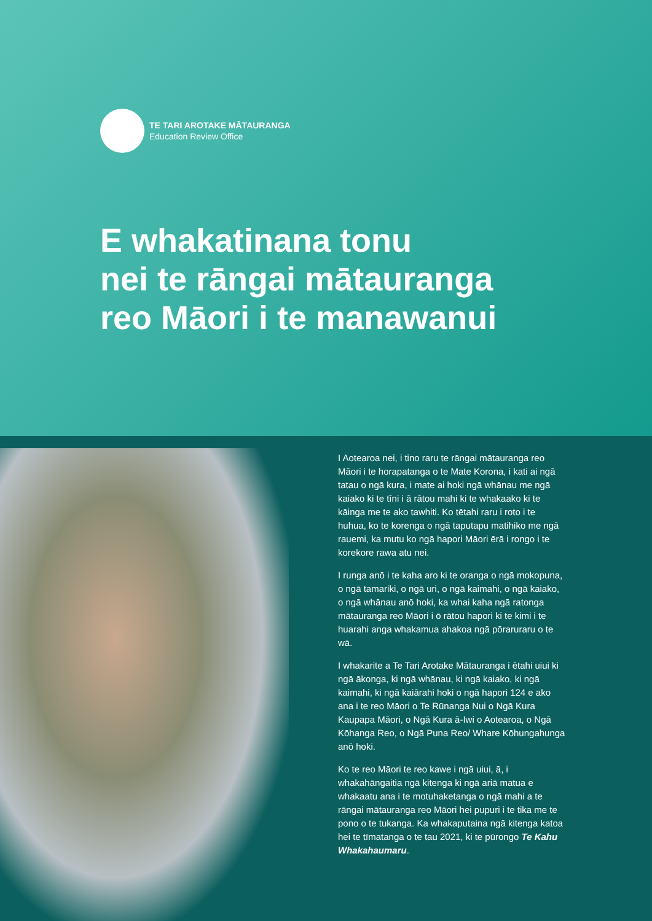TE TARI AROTAKE MĀTAURANGA
Education Review Office
E whakatinana tonu
nei te rāngai mātauranga
reo Māori i te manawanui
I Aotearoa nei, i tino raru te rāngai mātauranga reo Māori i te horapatanga o te Mate Korona, i kati ai ngā tatau o ngā kura, i mate ai hoki ngā whānau me ngā kaiako ki te tīni i ā rātou mahi ki te whakaako ki te kāinga me te ako tawhiti. Ko tētahi raru i roto i te huhua, ko te korenga o ngā taputapu matihiko me ngā rauemi, ka mutu ko ngā hapori Māori ērā i rongo i te korekore rawa atu nei.
I runga anō i te kaha aro ki te oranga o ngā mokopuna, o ngā tamariki, o ngā uri, o ngā kaimahi, o ngā kaiako, o ngā whānau anō hoki, ka whai kaha ngā ratonga mātauranga reo Māori i ō rātou hapori ki te kimi i te huarahi anga whakamua ahakoa ngā pōraruraru o te wā.
I whakarite a Te Tari Arotake Mātauranga i ētahi uiui ki ngā ākonga, ki ngā whānau, ki ngā kaiako, ki ngā kaimahi, ki ngā kaiārahi hoki o ngā hapori 124 e ako ana i te reo Māori o Te Rūnanga Nui o Ngā Kura Kaupapa Māori, o Ngā Kura ā-Iwi o Aotearoa, o Ngā Kōhanga Reo, o Ngā Puna Reo/ Whare Kōhungahunga anō hoki.
Ko te reo Māori te reo kawe i ngā uiui, ā, i whakahāngaitia ngā kitenga ki ngā ariā matua e whakaatu ana i te motuhaketanga o ngā mahi a te rāngai mātauranga reo Māori hei pupuri i te tika me te pono o te tukanga. Ka whakaputaina ngā kitenga katoa hei te tīmatanga o te tau 2021, ki te pūrongo Te Kahu Whakahaumaru.